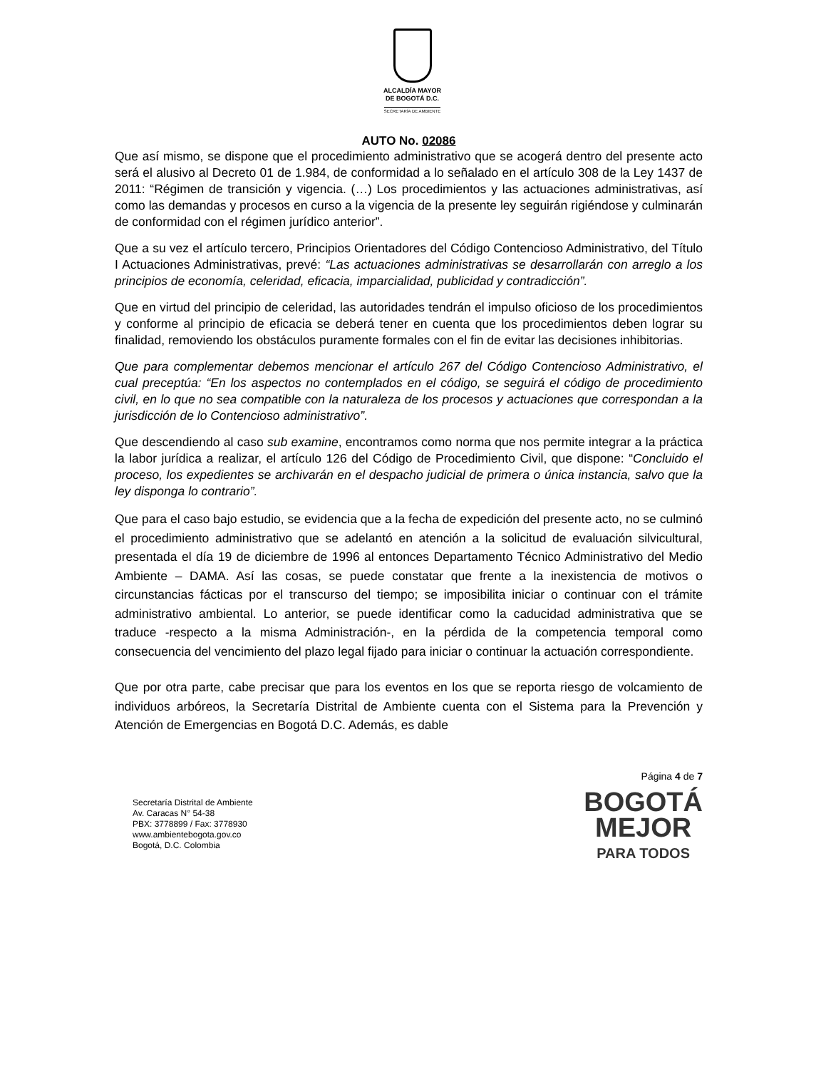ALCALDÍA MAYOR
DE BOGOTÁ D.C.
SECRETARÍA DE AMBIENTE
AUTO No. 02086
Que así mismo, se dispone que el procedimiento administrativo que se acogerá dentro del presente acto será el alusivo al Decreto 01 de 1.984, de conformidad a lo señalado en el artículo 308 de la Ley 1437 de 2011: “Régimen de transición y vigencia. (…) Los procedimientos y las actuaciones administrativas, así como las demandas y procesos en curso a la vigencia de la presente ley seguirán rigiéndose y culminarán de conformidad con el régimen jurídico anterior”.
Que a su vez el artículo tercero, Principios Orientadores del Código Contencioso Administrativo, del Título I Actuaciones Administrativas, prevé: “Las actuaciones administrativas se desarrollarán con arreglo a los principios de economía, celeridad, eficacia, imparcialidad, publicidad y contradicción”.
Que en virtud del principio de celeridad, las autoridades tendrán el impulso oficioso de los procedimientos y conforme al principio de eficacia se deberá tener en cuenta que los procedimientos deben lograr su finalidad, removiendo los obstáculos puramente formales con el fin de evitar las decisiones inhibitorias.
Que para complementar debemos mencionar el artículo 267 del Código Contencioso Administrativo, el cual preceptúa: “En los aspectos no contemplados en el código, se seguirá el código de procedimiento civil, en lo que no sea compatible con la naturaleza de los procesos y actuaciones que correspondan a la jurisdicción de lo Contencioso administrativo”.
Que descendiendo al caso sub examine, encontramos como norma que nos permite integrar a la práctica la labor jurídica a realizar, el artículo 126 del Código de Procedimiento Civil, que dispone: “Concluido el proceso, los expedientes se archivarán en el despacho judicial de primera o única instancia, salvo que la ley disponga lo contrario”.
Que para el caso bajo estudio, se evidencia que a la fecha de expedición del presente acto, no se culminó el procedimiento administrativo que se adelantó en atención a la solicitud de evaluación silvicultural, presentada el día 19 de diciembre de 1996 al entonces Departamento Técnico Administrativo del Medio Ambiente – DAMA. Así las cosas, se puede constatar que frente a la inexistencia de motivos o circunstancias fácticas por el transcurso del tiempo; se imposibilita iniciar o continuar con el trámite administrativo ambiental. Lo anterior, se puede identificar como la caducidad administrativa que se traduce -respecto a la misma Administración-, en la pérdida de la competencia temporal como consecuencia del vencimiento del plazo legal fijado para iniciar o continuar la actuación correspondiente.
Que por otra parte, cabe precisar que para los eventos en los que se reporta riesgo de volcamiento de individuos arbóreos, la Secretaría Distrital de Ambiente cuenta con el Sistema para la Prevención y Atención de Emergencias en Bogotá D.C. Además, es dable
Secretaría Distrital de Ambiente
Av. Caracas N° 54-38
PBX: 3778899 / Fax: 3778930
www.ambientebogota.gov.co
Bogotá, D.C. Colombia
Página 4 de 7
BOGOTÁ
MEJOR
PARA TODOS